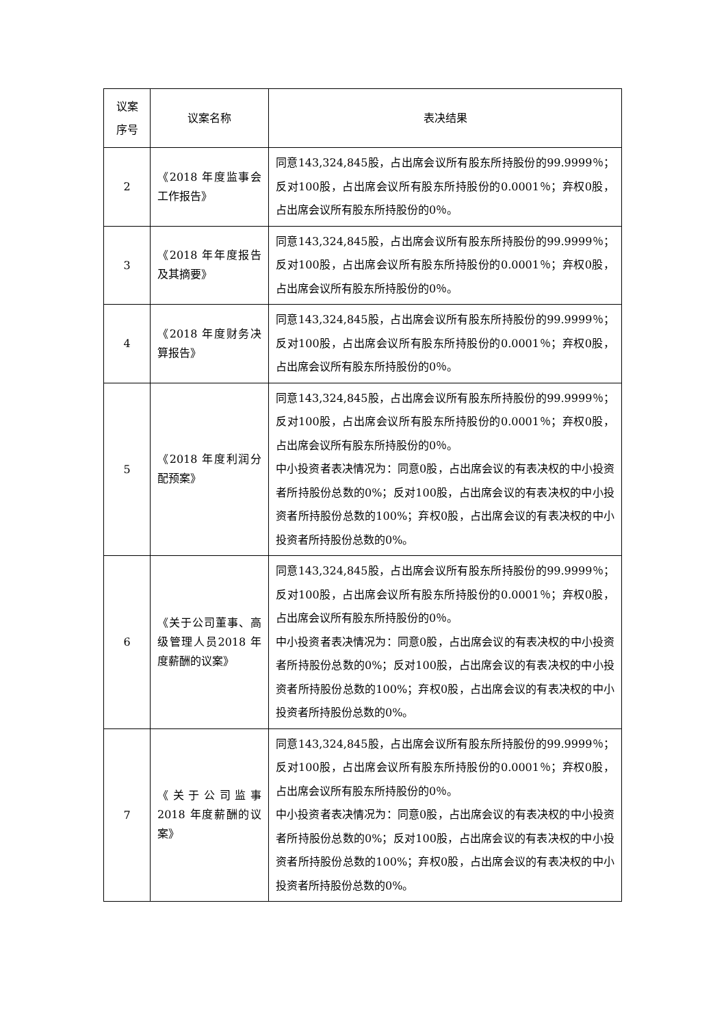| 议案 序号 | 议案名称 | 表决结果 |
| --- | --- | --- |
| 2 | 《2018 年度监事会工作报告》 | 同意143,324,845股，占出席会议所有股东所持股份的99.9999％；反对100股，占出席会议所有股东所持股份的0.0001％；弃权0股，占出席会议所有股东所持股份的0％。 |
| 3 | 《2018 年年度报告及其摘要》 | 同意143,324,845股，占出席会议所有股东所持股份的99.9999％；反对100股，占出席会议所有股东所持股份的0.0001％；弃权0股，占出席会议所有股东所持股份的0％。 |
| 4 | 《2018 年度财务决算报告》 | 同意143,324,845股，占出席会议所有股东所持股份的99.9999％；反对100股，占出席会议所有股东所持股份的0.0001％；弃权0股，占出席会议所有股东所持股份的0％。 |
| 5 | 《2018 年度利润分配预案》 | 同意143,324,845股，占出席会议所有股东所持股份的99.9999％；反对100股，占出席会议所有股东所持股份的0.0001％；弃权0股，占出席会议所有股东所持股份的0％。 中小投资者表决情况为：同意0股，占出席会议的有表决权的中小投资者所持股份总数的0%；反对100股，占出席会议的有表决权的中小投资者所持股份总数的100%；弃权0股，占出席会议的有表决权的中小投资者所持股份总数的0%。 |
| 6 | 《关于公司董事、高级管理人员2018 年度薪酬的议案》 | 同意143,324,845股，占出席会议所有股东所持股份的99.9999％；反对100股，占出席会议所有股东所持股份的0.0001％；弃权0股，占出席会议所有股东所持股份的0％。 中小投资者表决情况为：同意0股，占出席会议的有表决权的中小投资者所持股份总数的0%；反对100股，占出席会议的有表决权的中小投资者所持股份总数的100%；弃权0股，占出席会议的有表决权的中小投资者所持股份总数的0%。 |
| 7 | 《关于公司监事2018 年度薪酬的议案》 | 同意143,324,845股，占出席会议所有股东所持股份的99.9999％；反对100股，占出席会议所有股东所持股份的0.0001％；弃权0股，占出席会议所有股东所持股份的0％。 中小投资者表决情况为：同意0股，占出席会议的有表决权的中小投资者所持股份总数的0%；反对100股，占出席会议的有表决权的中小投资者所持股份总数的100%；弃权0股，占出席会议的有表决权的中小投资者所持股份总数的0%。 |